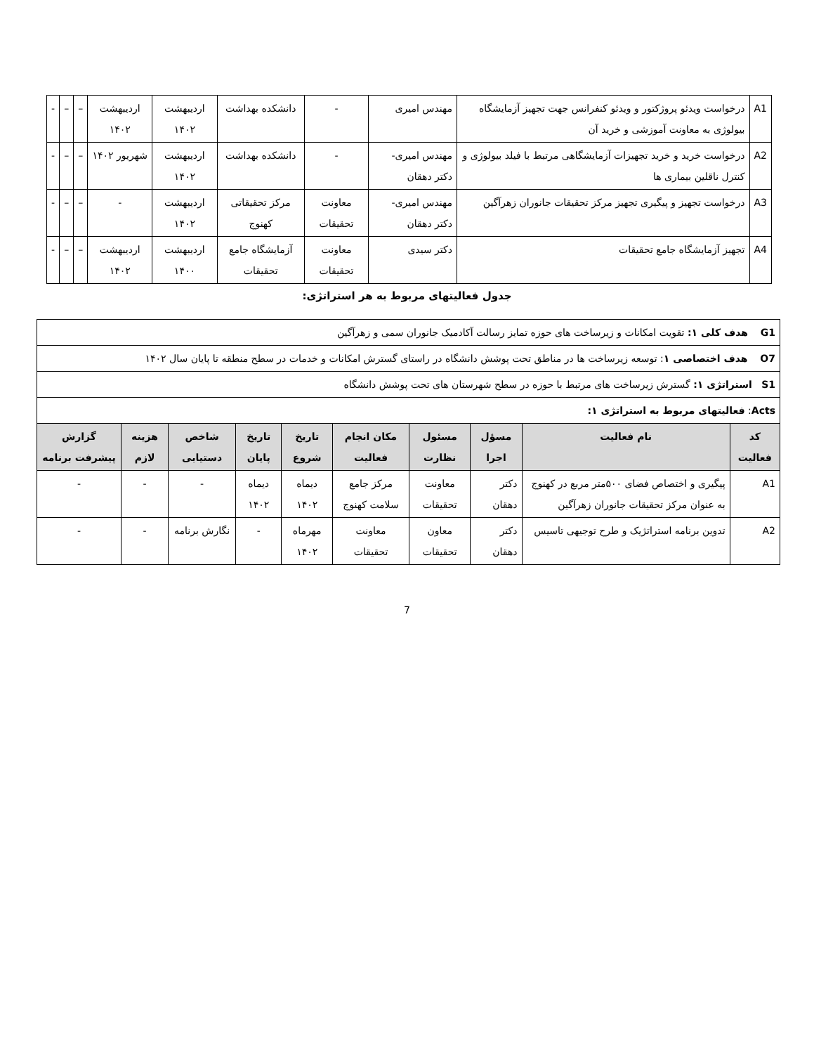| A1 | درخواست ویدئو پروژکتور و ویدئو کنفرانس جهت تجهیز آزمایشگاه بیولوژی به معاونت آموزشی و خرید آن | مهندس امیری | - | دانشکده بهداشت | اردیبهشت ۱۴۰۲ | اردیبهشت ۱۴۰۲ | – | – | - |
| A2 | درخواست خرید و خرید تجهیزات آزمایشگاهی مرتبط با فیلد بیولوژی و کنترل ناقلین بیماری ها | مهندس امیری- دکتر دهقان | - | دانشکده بهداشت | اردیبهشت ۱۴۰۲ | شهریور ۱۴۰۲ | – | – | - |
| A3 | درخواست تجهیز و پیگیری تجهیز مرکز تحقیقات جانوران زهرآگین | مهندس امیری- دکتر دهقان | معاونت تحقیقات | مرکز تحقیقاتی کهنوج | اردیبهشت ۱۴۰۲ | - | – | – | - |
| A4 | تجهیز آزمایشگاه جامع تحقیقات | دکتر سیدی | معاونت تحقیقات | آزمایشگاه جامع تحقیقات | اردیبهشت ۱۴۰۰ | اردیبهشت ۱۴۰۲ | – | – | - |
جدول فعالیتهای مربوط به هر استراتژی:
| G1 هدف کلی ۱: تقویت امکانات و زیرساخت های حوزه تمایز رسالت آکادمیک جانوران سمی و زهرآگین | | | | | | | | | |
| O7 هدف اختصاصی ۱ : توسعه زیرساخت ها در مناطق تحت پوشش دانشگاه در راستای گسترش امکانات و خدمات در سطح منطقه تا پایان سال ۱۴۰۲ | | | | | | | | | |
| S1 استراتژی ۱: گسترش زیرساخت های مرتبط با حوزه در سطح شهرستان های تحت پوشش دانشگاه | | | | | | | | | |
| Acts : فعالیتهای مربوط به استراتژی ۱: | | | | | | | | | |
| کد فعالیت | نام فعالیت | مسؤل اجرا | مسئول نظارت | مکان انجام فعالیت | تاریخ شروع | تاریخ پایان | شاخص دستیابی | هزینه لازم | گزارش پیشرفت برنامه |
| A1 | پیگیری و اختصاص فضای ۵۰۰متر مربع در کهنوج به عنوان مرکز تحقیقات جانوران زهرآگین | دکتر دهقان | معاونت تحقیقات | مرکز جامع سلامت کهنوج | دیماه ۱۴۰۲ | دیماه ۱۴۰۲ | - | - | - |
| A2 | تدوین برنامه استراتژیک و طرح توجیهی تاسیس | دکتر دهقان | معاون تحقیقات | معاونت تحقیقات | مهرماه ۱۴۰۲ | - | نگارش برنامه | - | - |
7